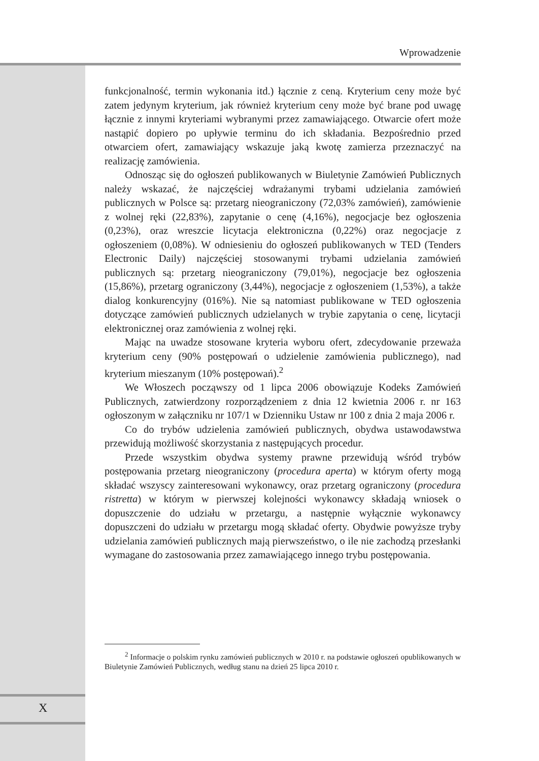Wprowadzenie
funkcjonalność, termin wykonania itd.) łącznie z ceną. Kryterium ceny może być zatem jedynym kryterium, jak również kryterium ceny może być brane pod uwagę łącznie z innymi kryteriami wybranymi przez zamawiającego. Otwarcie ofert może nastąpić dopiero po upływie terminu do ich składania. Bezpośrednio przed otwarciem ofert, zamawiający wskazuje jaką kwotę zamierza przeznaczyć na realizację zamówienia.
Odnosząc się do ogłoszeń publikowanych w Biuletynie Zamówień Publicznych należy wskazać, że najczęściej wdrażanymi trybami udzielania zamówień publicznych w Polsce są: przetarg nieograniczony (72,03% zamówień), zamówienie z wolnej ręki (22,83%), zapytanie o cenę (4,16%), negocjacje bez ogłoszenia (0,23%), oraz wreszcie licytacja elektroniczna (0,22%) oraz negocjacje z ogłoszeniem (0,08%). W odniesieniu do ogłoszeń publikowanych w TED (Tenders Electronic Daily) najczęściej stosowanymi trybami udzielania zamówień publicznych są: przetarg nieograniczony (79,01%), negocjacje bez ogłoszenia (15,86%), przetarg ograniczony (3,44%), negocjacje z ogłoszeniem (1,53%), a także dialog konkurencyjny (016%). Nie są natomiast publikowane w TED ogłoszenia dotyczące zamówień publicznych udzielanych w trybie zapytania o cenę, licytacji elektronicznej oraz zamówienia z wolnej ręki.
Mając na uwadze stosowane kryteria wyboru ofert, zdecydowanie przeważa kryterium ceny (90% postępowań o udzielenie zamówienia publicznego), nad kryterium mieszanym (10% postępowań).<sup>2</sup>
We Włoszech począwszy od 1 lipca 2006 obowiązuje Kodeks Zamówień Publicznych, zatwierdzony rozporządzeniem z dnia 12 kwietnia 2006 r. nr 163 ogłoszonym w załączniku nr 107/1 w Dzienniku Ustaw nr 100 z dnia 2 maja 2006 r.
Co do trybów udzielenia zamówień publicznych, obydwa ustawodawstwa przewidują możliwość skorzystania z następujących procedur.
Przede wszystkim obydwa systemy prawne przewidują wśród trybów postępowania przetarg nieograniczony (procedura aperta) w którym oferty mogą składać wszyscy zainteresowani wykonawcy, oraz przetarg ograniczony (procedura ristretta) w którym w pierwszej kolejności wykonawcy składają wniosek o dopuszczenie do udziału w przetargu, a następnie wyłącznie wykonawcy dopuszczeni do udziału w przetargu mogą składać oferty. Obydwie powyższe tryby udzielania zamówień publicznych mają pierwszeństwo, o ile nie zachodzą przesłanki wymagane do zastosowania przez zamawiającego innego trybu postępowania.
<sup>2</sup> Informacje o polskim rynku zamówień publicznych w 2010 r. na podstawie ogłoszeń opublikowanych w Biuletynie Zamówień Publicznych, według stanu na dzień 25 lipca 2010 r.
X